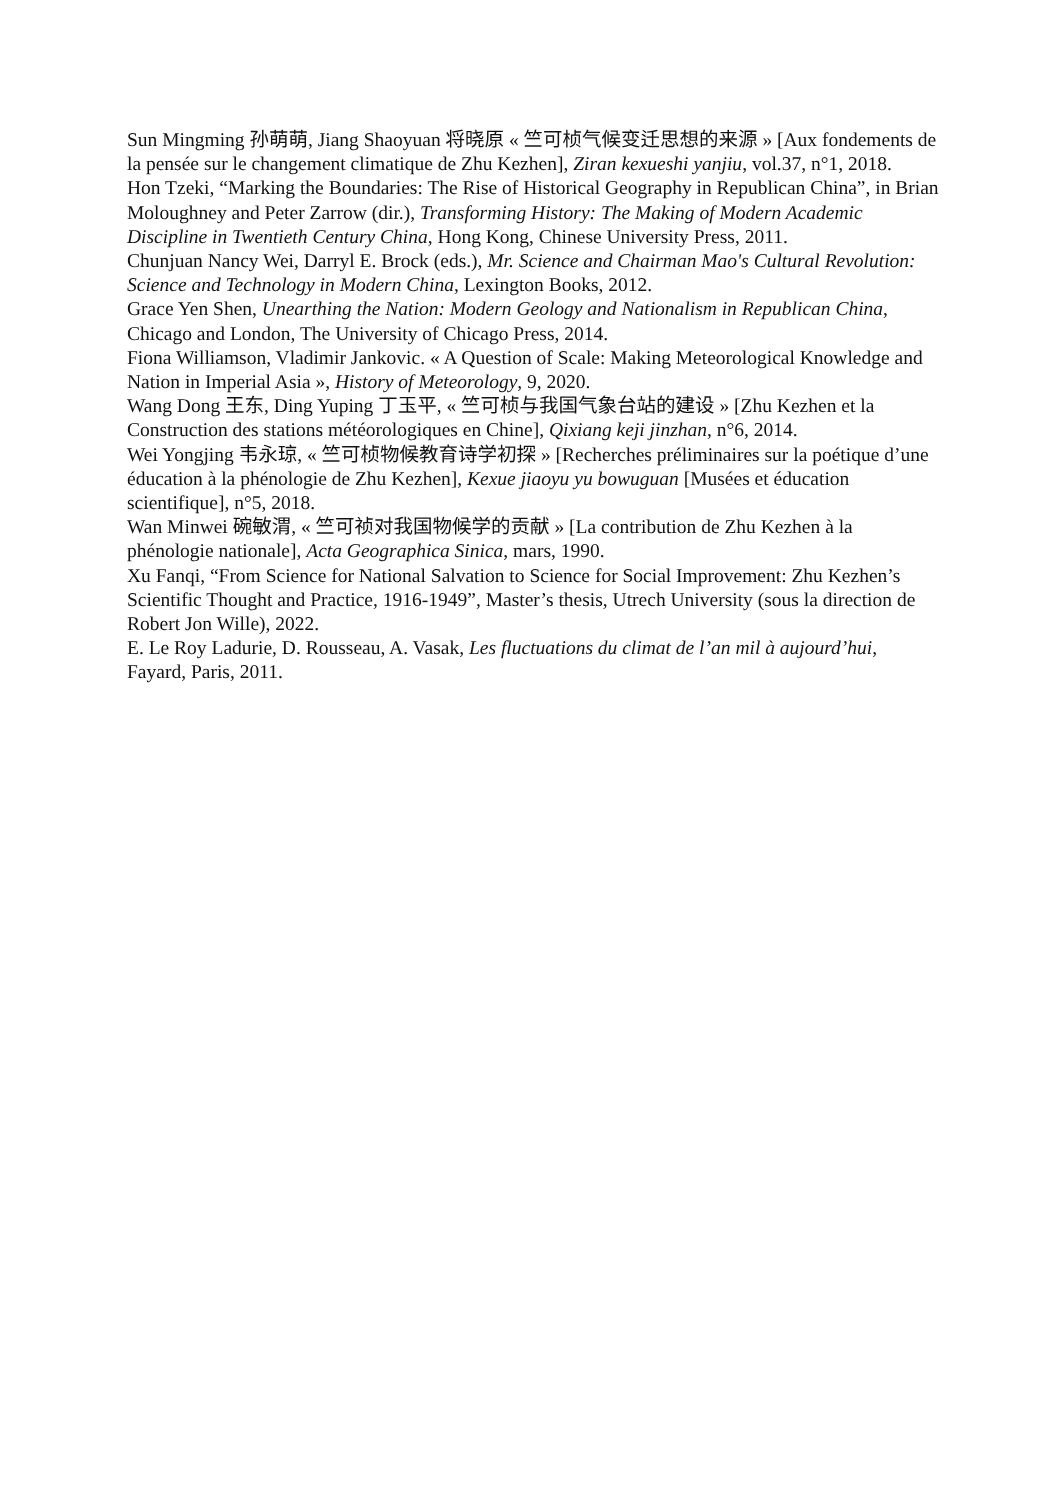Sun Mingming 孙萌萌, Jiang Shaoyuan 将晓原 « 竺可桢气候变迁思想的来源 » [Aux fondements de la pensée sur le changement climatique de Zhu Kezhen], Ziran kexueshi yanjiu, vol.37, n°1, 2018.
Hon Tzeki, “Marking the Boundaries: The Rise of Historical Geography in Republican China”, in Brian Moloughney and Peter Zarrow (dir.), Transforming History: The Making of Modern Academic Discipline in Twentieth Century China, Hong Kong, Chinese University Press, 2011.
Chunjuan Nancy Wei, Darryl E. Brock (eds.), Mr. Science and Chairman Mao's Cultural Revolution: Science and Technology in Modern China, Lexington Books, 2012.
Grace Yen Shen, Unearthing the Nation: Modern Geology and Nationalism in Republican China, Chicago and London, The University of Chicago Press, 2014.
Fiona Williamson, Vladimir Jankovic. « A Question of Scale: Making Meteorological Knowledge and Nation in Imperial Asia », History of Meteorology, 9, 2020.
Wang Dong 王东, Ding Yuping 丁玉平, « 竺可桢与我国气象台站的建设 » [Zhu Kezhen et la Construction des stations météorologiques en Chine], Qixiang keji jinzhan, n°6, 2014.
Wei Yongjing 韦永琼, « 竺可桢物候教育诗学初探 » [Recherches préliminaires sur la poétique d’une éducation à la phénologie de Zhu Kezhen], Kexue jiaoyu yu bowuguan [Musées et éducation scientifique], n°5, 2018.
Wan Minwei 碗敏渭, « 竺可祯对我国物候学的贡献 » [La contribution de Zhu Kezhen à la phénologie nationale], Acta Geographica Sinica, mars, 1990.
Xu Fanqi, “From Science for National Salvation to Science for Social Improvement: Zhu Kezhen’s Scientific Thought and Practice, 1916-1949”, Master’s thesis, Utrech University (sous la direction de Robert Jon Wille), 2022.
E. Le Roy Ladurie, D. Rousseau, A. Vasak, Les fluctuations du climat de l’an mil à aujourd’hui, Fayard, Paris, 2011.